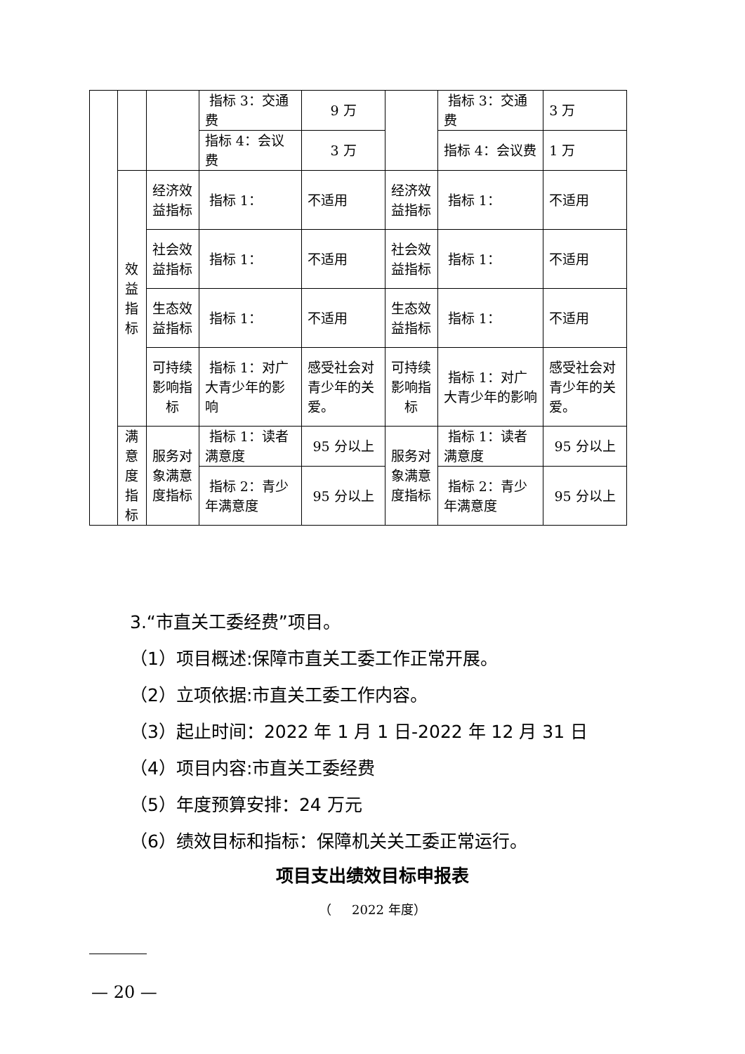| | | | 指标 3：交通费 | 9 万 | | 指标 3：交通费 | 3 万 |
| | | | 指标 4：会议费 | 3 万 | | 指标 4：会议费 | 1 万 |
| | 效益指标 | 经济效益指标 | 指标 1： | 不适用 | 经济效益指标 | 指标 1： | 不适用 |
| | | 社会效益指标 | 指标 1： | 不适用 | 社会效益指标 | 指标 1： | 不适用 |
| | | 生态效益指标 | 指标 1： | 不适用 | 生态效益指标 | 指标 1： | 不适用 |
| | | 可持续影响指标 | 指标 1：对广大青少年的影响 | 感受社会对青少年的关爱。 | 可持续影响指标 | 指标 1：对广大青少年的影响 | 感受社会对青少年的关爱。 |
| | 满意度指标 | 服务对象满意度指标 | 指标 1：读者满意度 | 95 分以上 | 服务对象满意度指标 | 指标 1：读者满意度 | 95 分以上 |
| | | | 指标 2：青少年满意度 | 95 分以上 | | 指标 2：青少年满意度 | 95 分以上 |
3.“市直关工委经费”项目。
（1）项目概述:保障市直关工委工作正常开展。
（2）立项依据:市直关工委工作内容。
（3）起止时间：2022 年 1 月 1 日-2022 年 12 月 31 日
（4）项目内容:市直关工委经费
（5）年度预算安排：24 万元
（6）绩效目标和指标：保障机关关工委正常运行。
项目支出绩效目标申报表
（ 2022 年度）
— 20 —